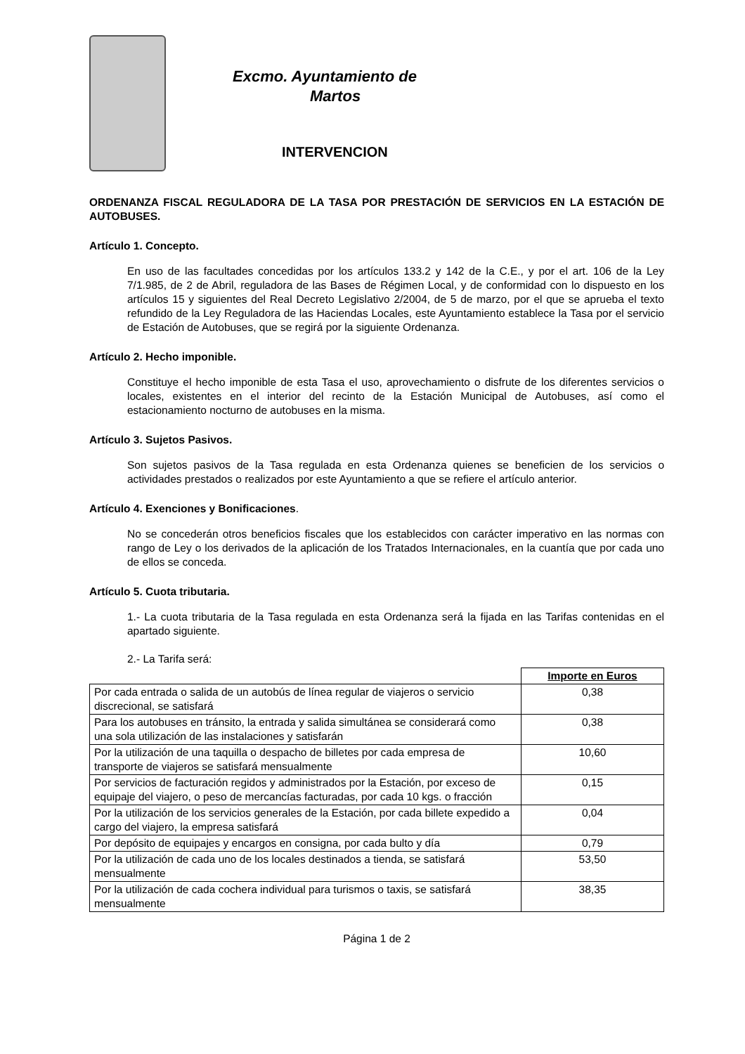Excmo. Ayuntamiento de
Martos
INTERVENCION
ORDENANZA FISCAL REGULADORA DE LA TASA POR PRESTACIÓN DE SERVICIOS EN LA ESTACIÓN DE AUTOBUSES.
Artículo 1. Concepto.
En uso de las facultades concedidas por los artículos 133.2 y 142 de la C.E., y por el art. 106 de la Ley 7/1.985, de 2 de Abril, reguladora de las Bases de Régimen Local, y de conformidad con lo dispuesto en los artículos 15 y siguientes del Real Decreto Legislativo 2/2004, de 5 de marzo, por el que se aprueba el texto refundido de la Ley Reguladora de las Haciendas Locales, este Ayuntamiento establece la Tasa por el servicio de Estación de Autobuses, que se regirá por la siguiente Ordenanza.
Artículo 2. Hecho imponible.
Constituye el hecho imponible de esta Tasa el uso, aprovechamiento o disfrute de los diferentes servicios o locales, existentes en el interior del recinto de la Estación Municipal de Autobuses, así como el estacionamiento nocturno de autobuses en la misma.
Artículo 3. Sujetos Pasivos.
Son sujetos pasivos de la Tasa regulada en esta Ordenanza quienes se beneficien de los servicios o actividades prestados o realizados por este Ayuntamiento a que se refiere el artículo anterior.
Artículo 4. Exenciones y Bonificaciones.
No se concederán otros beneficios fiscales que los establecidos con carácter imperativo en las normas con rango de Ley o los derivados de la aplicación de los Tratados Internacionales, en la cuantía que por cada uno de ellos se conceda.
Artículo 5. Cuota tributaria.
1.- La cuota tributaria de la Tasa regulada en esta Ordenanza será la fijada en las Tarifas contenidas en el apartado siguiente.
2.- La Tarifa será:
| | Importe en Euros |
| Por cada entrada o salida de un autobús de línea regular de viajeros o servicio discrecional, se satisfará | 0,38 |
| Para los autobuses en tránsito, la entrada y salida simultánea se considerará como una sola utilización de las instalaciones y satisfarán | 0,38 |
| Por la utilización de una taquilla o despacho de billetes por cada empresa de transporte de viajeros se satisfará mensualmente | 10,60 |
| Por servicios de facturación regidos y administrados por la Estación, por exceso de equipaje del viajero, o peso de mercancías facturadas, por cada 10 kgs. o fracción | 0,15 |
| Por la utilización de los servicios generales de la Estación, por cada billete expedido a cargo del viajero, la empresa satisfará | 0,04 |
| Por depósito de equipajes y encargos en consigna, por cada bulto y día | 0,79 |
| Por la utilización de cada uno de los locales destinados a tienda, se satisfará mensualmente | 53,50 |
| Por la utilización de cada cochera individual para turismos o taxis, se satisfará mensualmente | 38,35 |
Página 1 de 2